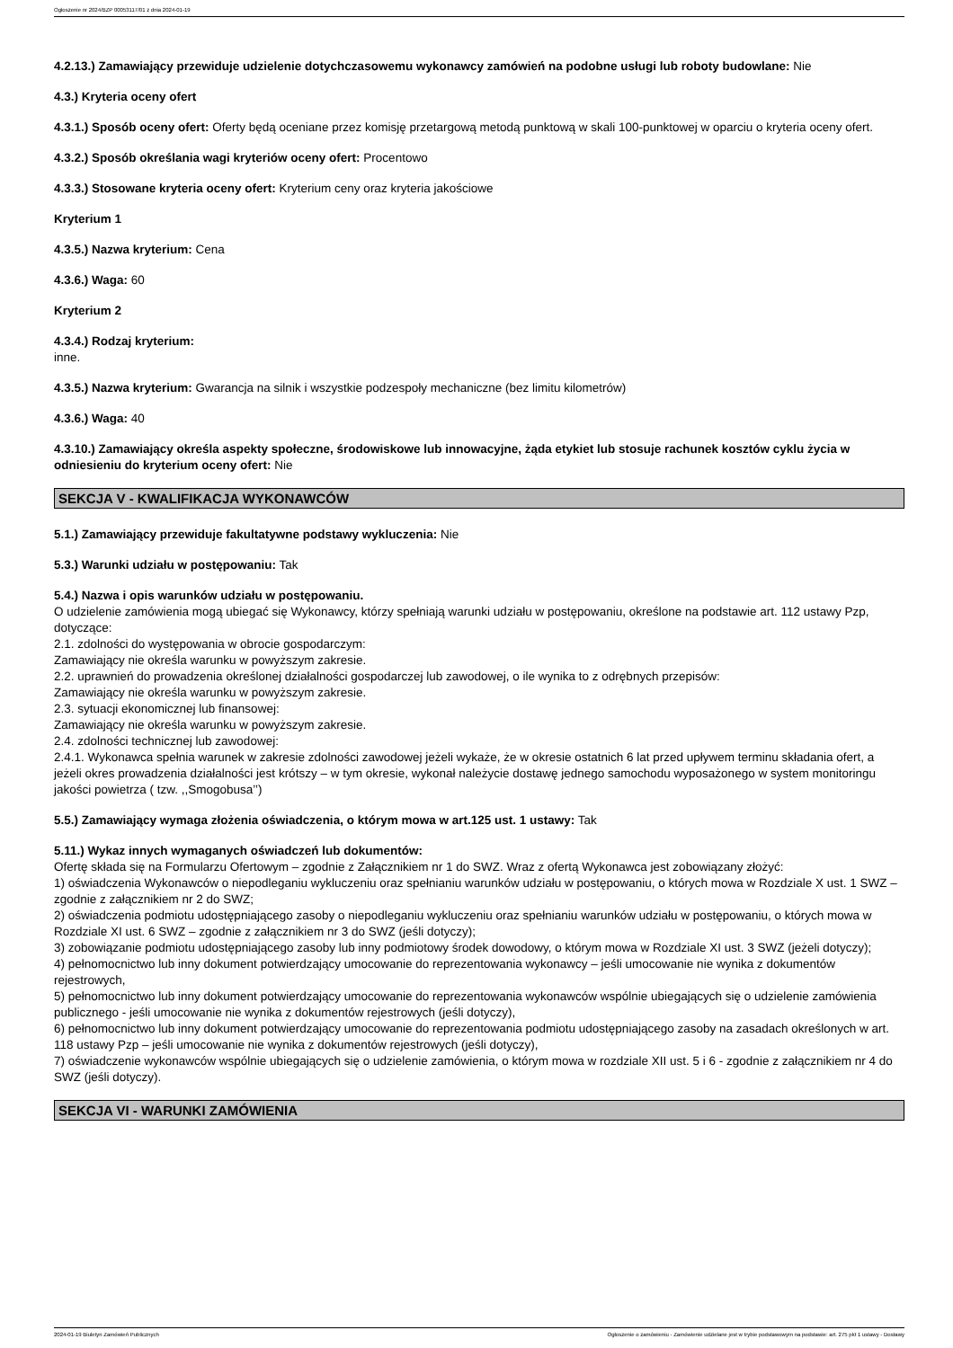Ogłoszenie nr 2024/BZP 00053117/01 z dnia 2024-01-19
4.2.13.) Zamawiający przewiduje udzielenie dotychczasowemu wykonawcy zamówień na podobne usługi lub roboty budowlane: Nie
4.3.) Kryteria oceny ofert
4.3.1.) Sposób oceny ofert: Oferty będą oceniane przez komisję przetargową metodą punktową w skali 100-punktowej w oparciu o kryteria oceny ofert.
4.3.2.) Sposób określania wagi kryteriów oceny ofert: Procentowo
4.3.3.) Stosowane kryteria oceny ofert: Kryterium ceny oraz kryteria jakościowe
Kryterium 1
4.3.5.) Nazwa kryterium: Cena
4.3.6.) Waga: 60
Kryterium 2
4.3.4.) Rodzaj kryterium:
inne.
4.3.5.) Nazwa kryterium: Gwarancja na silnik i wszystkie podzespoły mechaniczne (bez limitu kilometrów)
4.3.6.) Waga: 40
4.3.10.) Zamawiający określa aspekty społeczne, środowiskowe lub innowacyjne, żąda etykiet lub stosuje rachunek kosztów cyklu życia w odniesieniu do kryterium oceny ofert: Nie
SEKCJA V - KWALIFIKACJA WYKONAWCÓW
5.1.) Zamawiający przewiduje fakultatywne podstawy wykluczenia: Nie
5.3.) Warunki udziału w postępowaniu: Tak
5.4.) Nazwa i opis warunków udziału w postępowaniu.
O udzielenie zamówienia mogą ubiegać się Wykonawcy, którzy spełniają warunki udziału w postępowaniu, określone na podstawie art. 112 ustawy Pzp, dotyczące:
2.1. zdolności do występowania w obrocie gospodarczym:
Zamawiający nie określa warunku w powyższym zakresie.
2.2. uprawnień do prowadzenia określonej działalności gospodarczej lub zawodowej, o ile wynika to z odrębnych przepisów:
Zamawiający nie określa warunku w powyższym zakresie.
2.3. sytuacji ekonomicznej lub finansowej:
Zamawiający nie określa warunku w powyższym zakresie.
2.4. zdolności technicznej lub zawodowej:
2.4.1. Wykonawca spełnia warunek w zakresie zdolności zawodowej jeżeli wykaże, że w okresie ostatnich 6 lat przed upływem terminu składania ofert, a jeżeli okres prowadzenia działalności jest krótszy – w tym okresie, wykonał należycie dostawę jednego samochodu wyposażonego w system monitoringu jakości powietrza ( tzw. ,,Smogobusa’’)
5.5.) Zamawiający wymaga złożenia oświadczenia, o którym mowa w art.125 ust. 1 ustawy: Tak
5.11.) Wykaz innych wymaganych oświadczeń lub dokumentów:
Ofertę składa się na Formularzu Ofertowym – zgodnie z Załącznikiem nr 1 do SWZ. Wraz z ofertą Wykonawca jest zobowiązany złożyć:
1) oświadczenia Wykonawców o niepodleganiu wykluczeniu oraz spełnianiu warunków udziału w postępowaniu, o których mowa w Rozdziale X ust. 1 SWZ – zgodnie z załącznikiem nr 2 do SWZ;
2) oświadczenia podmiotu udostępniającego zasoby o niepodleganiu wykluczeniu oraz spełnianiu warunków udziału w postępowaniu, o których mowa w Rozdziale XI ust. 6 SWZ – zgodnie z załącznikiem nr 3 do SWZ (jeśli dotyczy);
3) zobowiązanie podmiotu udostępniającego zasoby lub inny podmiotowy środek dowodowy, o którym mowa w Rozdziale XI ust. 3 SWZ (jeżeli dotyczy);
4) pełnomocnictwo lub inny dokument potwierdzający umocowanie do reprezentowania wykonawcy – jeśli umocowanie nie wynika z dokumentów rejestrowych,
5) pełnomocnictwo lub inny dokument potwierdzający umocowanie do reprezentowania wykonawców wspólnie ubiegających się o udzielenie zamówienia publicznego - jeśli umocowanie nie wynika z dokumentów rejestrowych (jeśli dotyczy),
6) pełnomocnictwo lub inny dokument potwierdzający umocowanie do reprezentowania podmiotu udostępniającego zasoby na zasadach określonych w art. 118 ustawy Pzp – jeśli umocowanie nie wynika z dokumentów rejestrowych (jeśli dotyczy),
7) oświadczenie wykonawców wspólnie ubiegających się o udzielenie zamówienia, o którym mowa w rozdziale XII ust. 5 i 6 - zgodnie z załącznikiem nr 4 do SWZ (jeśli dotyczy).
SEKCJA VI - WARUNKI ZAMÓWIENIA
2024-01-19 Biuletyn Zamówień Publicznych Ogłoszenie o zamówieniu - Zamówienie udzielane jest w trybie podstawowym na podstawie: art. 275 pkt 1 ustawy - Dostawy